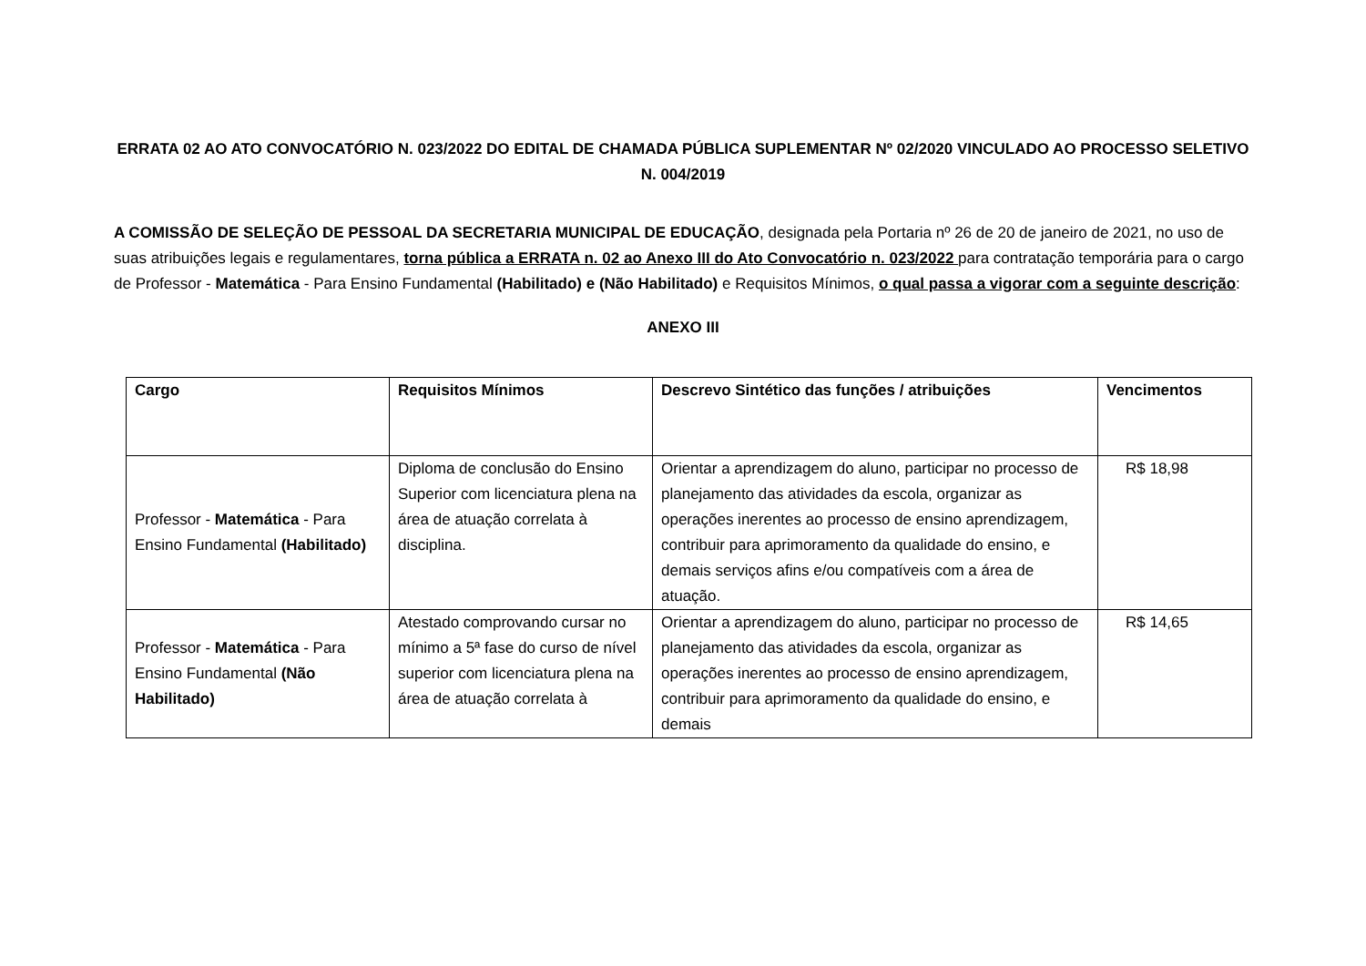ERRATA 02 AO ATO CONVOCATÓRIO N. 023/2022 DO EDITAL DE CHAMADA PÚBLICA SUPLEMENTAR Nº 02/2020 VINCULADO AO PROCESSO SELETIVO N. 004/2019
A COMISSÃO DE SELEÇÃO DE PESSOAL DA SECRETARIA MUNICIPAL DE EDUCAÇÃO, designada pela Portaria nº 26 de 20 de janeiro de 2021, no uso de suas atribuições legais e regulamentares, torna pública a ERRATA n. 02 ao Anexo III do Ato Convocatório n. 023/2022 para contratação temporária para o cargo de Professor - Matemática - Para Ensino Fundamental (Habilitado) e (Não Habilitado) e Requisitos Mínimos, o qual passa a vigorar com a seguinte descrição:
ANEXO III
| Cargo | Requisitos Mínimos | Descrevo Sintético das funções / atribuições | Vencimentos |
| --- | --- | --- | --- |
| Professor - Matemática - Para Ensino Fundamental (Habilitado) | Diploma de conclusão do Ensino Superior com licenciatura plena na área de atuação correlata à disciplina. | Orientar a aprendizagem do aluno, participar no processo de planejamento das atividades da escola, organizar as operações inerentes ao processo de ensino aprendizagem, contribuir para aprimoramento da qualidade do ensino, e demais serviços afins e/ou compatíveis com a área de atuação. | R$ 18,98 |
| Professor - Matemática - Para Ensino Fundamental (Não Habilitado) | Atestado comprovando cursar no mínimo a 5ª fase do curso de nível superior com licenciatura plena na área de atuação correlata à | Orientar a aprendizagem do aluno, participar no processo de planejamento das atividades da escola, organizar as operações inerentes ao processo de ensino aprendizagem, contribuir para aprimoramento da qualidade do ensino, e demais | R$ 14,65 |